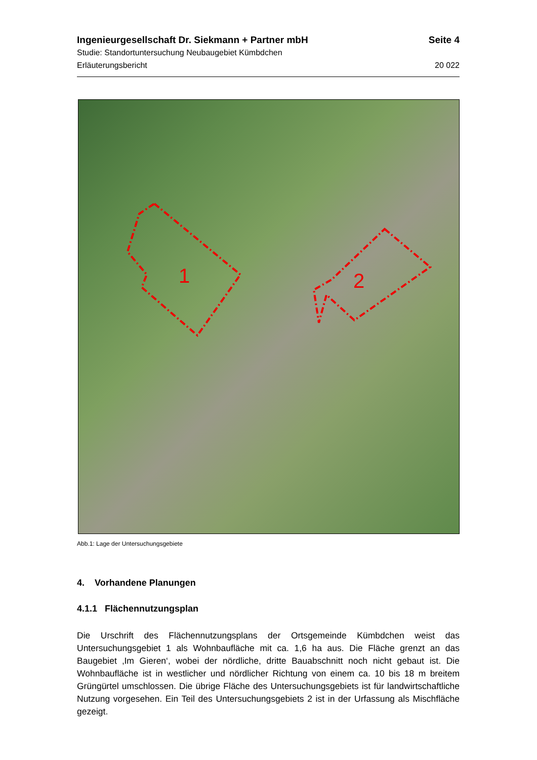Ingenieurgesellschaft Dr. Siekmann + Partner mbH Seite 4
Studie: Standortuntersuchung Neubaugebiet Kümbdchen
Erläuterungsbericht 20 022
1 2
Abb.1: Lage der Untersuchungsgebiete
4. Vorhandene Planungen
4.1.1 Flächennutzungsplan
Die Urschrift des Flächennutzungsplans der Ortsgemeinde Kümbdchen weist das Untersuchungsgebiet 1 als Wohnbaufläche mit ca. 1,6 ha aus. Die Fläche grenzt an das Baugebiet ‚Im Gieren‘, wobei der nördliche, dritte Bauabschnitt noch nicht gebaut ist. Die Wohnbaufläche ist in westlicher und nördlicher Richtung von einem ca. 10 bis 18 m breitem Grüngürtel umschlossen. Die übrige Fläche des Untersuchungsgebiets ist für landwirtschaftliche Nutzung vorgesehen. Ein Teil des Untersuchungsgebiets 2 ist in der Urfassung als Mischfläche gezeigt.